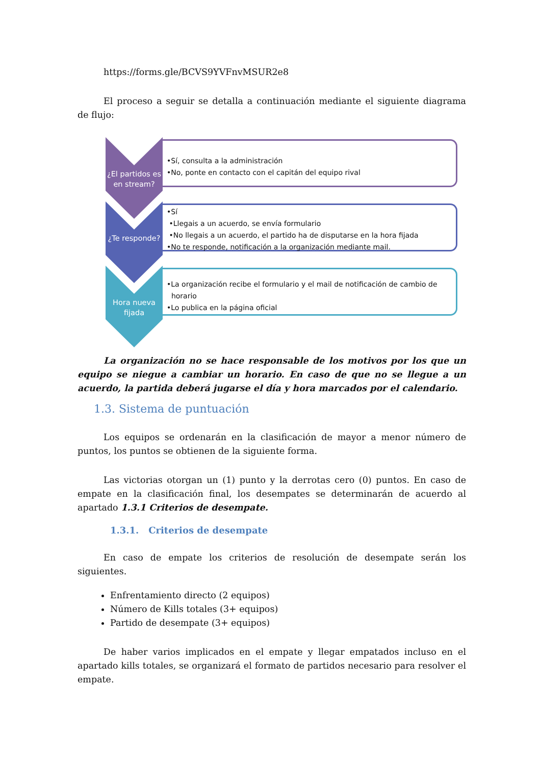https://forms.gle/BCVS9YVFnvMSUR2e8
El proceso a seguir se detalla a continuación mediante el siguiente diagrama de flujo:
¿El partidos es en stream?
•Sí, consulta a la administración
•No, ponte en contacto con el capitán del equipo rival
¿Te responde?
•Sí
•Llegais a un acuerdo, se envía formulario
•No llegais a un acuerdo, el partido ha de disputarse en la hora fijada
•No te responde, notificación a la organización mediante mail.
Hora nueva fijada
•La organización recibe el formulario y el mail de notificación de cambio de
horario
•Lo publica en la página oficial
La organización no se hace responsable de los motivos por los que un equipo se niegue a cambiar un horario. En caso de que no se llegue a un acuerdo, la partida deberá jugarse el día y hora marcados por el calendario.
1.3. Sistema de puntuación
Los equipos se ordenarán en la clasificación de mayor a menor número de puntos, los puntos se obtienen de la siguiente forma.
Las victorias otorgan un (1) punto y la derrotas cero (0) puntos. En caso de empate en la clasificación final, los desempates se determinarán de acuerdo al apartado 1.3.1 Criterios de desempate.
1.3.1. Criterios de desempate
En caso de empate los criterios de resolución de desempate serán los siguientes.
Enfrentamiento directo (2 equipos)
Número de Kills totales (3+ equipos)
Partido de desempate (3+ equipos)
De haber varios implicados en el empate y llegar empatados incluso en el apartado kills totales, se organizará el formato de partidos necesario para resolver el empate.